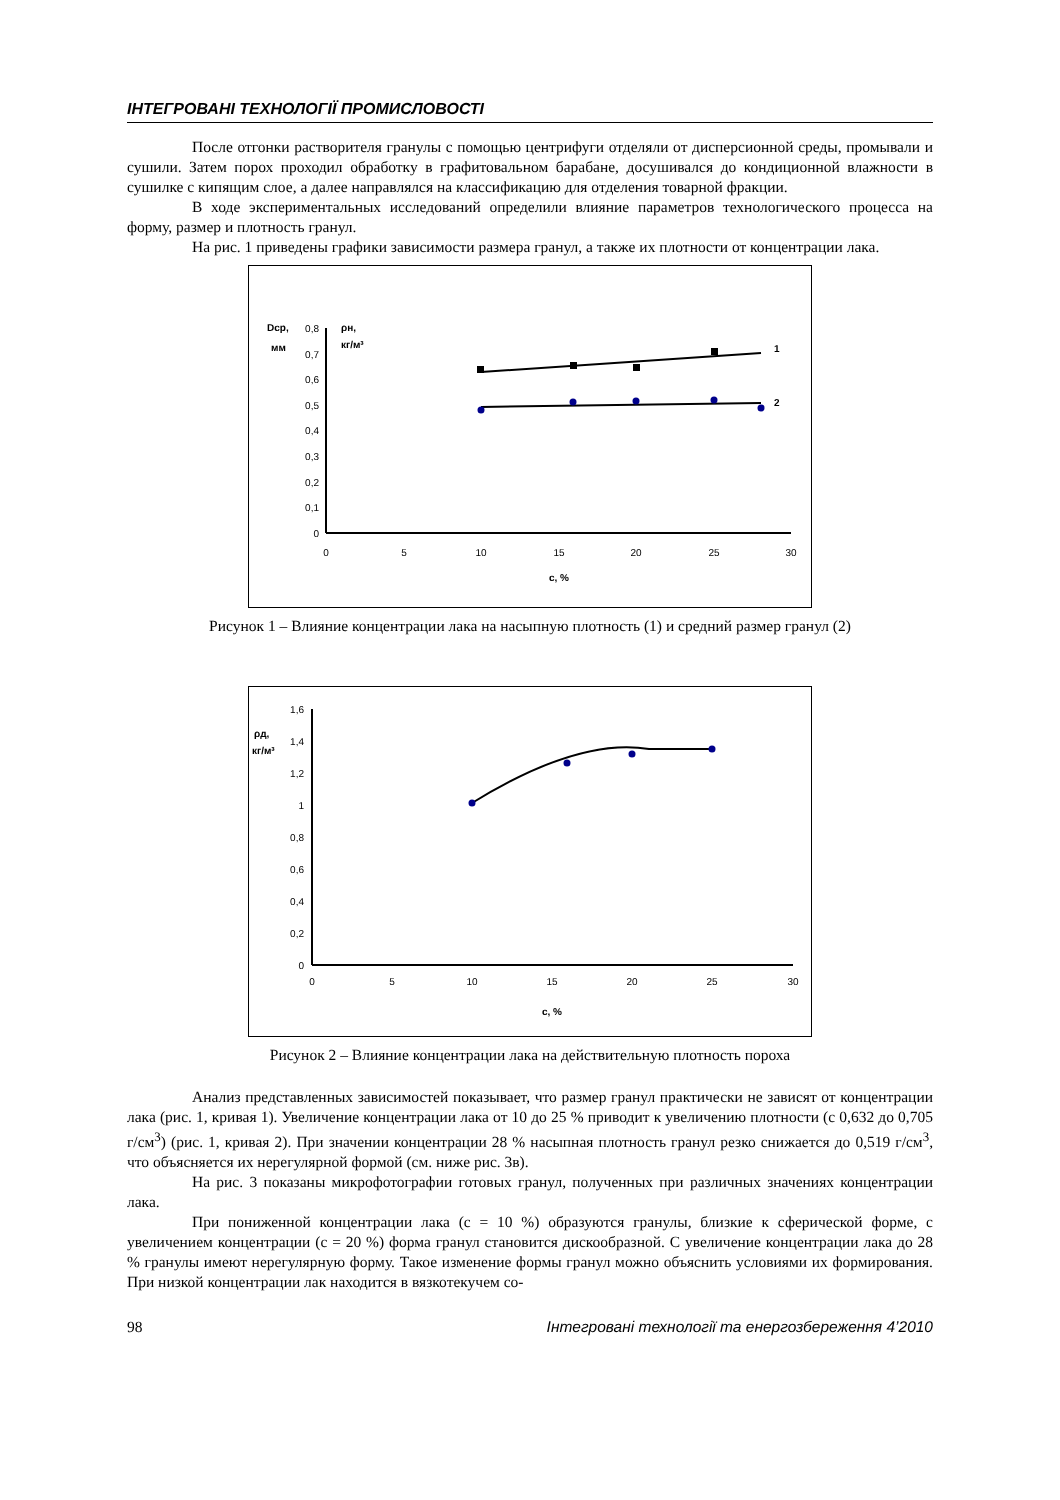ІНТЕГРОВАНІ ТЕХНОЛОГІЇ ПРОМИСЛОВОСТІ
После отгонки растворителя гранулы с помощью центрифуги отделяли от дисперсионной среды, промывали и сушили. Затем порох проходил обработку в графитовальном барабане, досушивался до кондиционной влажности в сушилке с кипящим слое, а далее направлялся на классификацию для отделения товарной фракции.
В ходе экспериментальных исследований определили влияние параметров технологического процесса на форму, размер и плотность гранул.
На рис. 1 приведены графики зависимости размера гранул, а также их плотности от концентрации лака.
Dср,
мм
ρн,
кг/м³
0,8
0,7
0,6
0,5
0,4
0,3
0,2
0,1
0
0
5
10
15
20
25
30
с, %
1
2
Рисунок 1 – Влияние концентрации лака на насыпную плотность (1) и средний размер гранул (2)
ρд,
кг/м³
1,6
1,4
1,2
1
0,8
0,6
0,4
0,2
0
0
5
10
15
20
25
30
с, %
Рисунок 2 – Влияние концентрации лака на действительную плотность пороха
Анализ представленных зависимостей показывает, что размер гранул практически не зависят от концентрации лака (рис. 1, кривая 1). Увеличение концентрации лака от 10 до 25 % приводит к увеличению плотности (с 0,632 до 0,705 г/см<sup>3</sup>) (рис. 1, кривая 2). При значении концентрации 28 % насыпная плотность гранул резко снижается до 0,519 г/см<sup>3</sup>, что объясняется их нерегулярной формой (см. ниже рис. 3в).
На рис. 3 показаны микрофотографии готовых гранул, полученных при различных значениях концентрации лака.
При пониженной концентрации лака (с = 10 %) образуются гранулы, близкие к сферической форме, с увеличением концентрации (с = 20 %) форма гранул становится дискообразной. С увеличение концентрации лака до 28 % гранулы имеют нерегулярную форму. Такое изменение формы гранул можно объяснить условиями их формирования. При низкой концентрации лак находится в вязкотекучем со-
98 Інтегровані технології та енергозбереження 4’2010